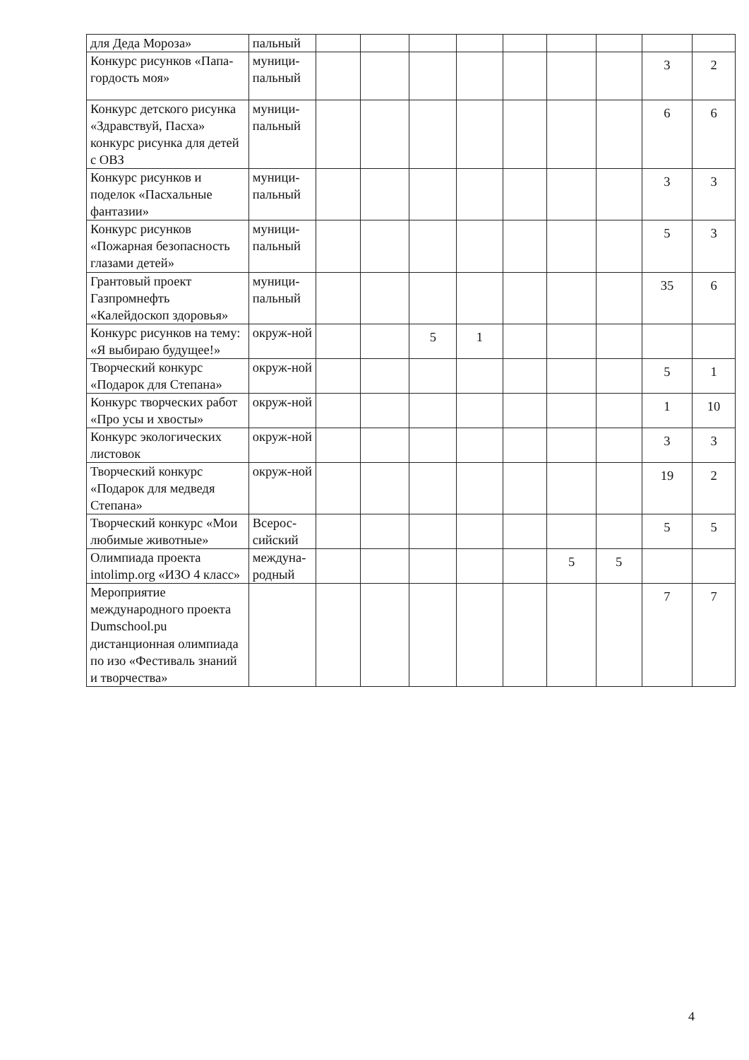| для Деда Мороза» | пальный | | | | | | | | | |
| Конкурс рисунков «Папа-гордость моя» | муници-пальный | | | | | | | | 3 | 2 |
| Конкурс детского рисунка «Здравствуй, Пасха» конкурс рисунка для детей с ОВЗ | муници-пальный | | | | | | | | 6 | 6 |
| Конкурс рисунков и поделок «Пасхальные фантазии» | муници-пальный | | | | | | | | 3 | 3 |
| Конкурс рисунков «Пожарная безопасность глазами детей» | муници-пальный | | | | | | | | 5 | 3 |
| Грантовый проект Газпромнефть «Калейдоскоп здоровья» | муници-пальный | | | | | | | | 35 | 6 |
| Конкурс рисунков на тему: «Я выбираю будущее!» | окруж-ной | | | 5 | 1 | | | | | |
| Творческий конкурс «Подарок для Степана» | окруж-ной | | | | | | | | 5 | 1 |
| Конкурс творческих работ «Про усы и хвосты» | окруж-ной | | | | | | | | 1 | 10 |
| Конкурс экологических листовок | окруж-ной | | | | | | | | 3 | 3 |
| Творческий конкурс «Подарок для медведя Степана» | окруж-ной | | | | | | | | 19 | 2 |
| Творческий конкурс «Мои любимые животные» | Всерос-сийский | | | | | | | | 5 | 5 |
| Олимпиада проекта intolimp.org «ИЗО 4 класс» | междуна-родный | | | | | | 5 | 5 | | |
| Мероприятие международного проекта Dumschool.pu дистанционная олимпиада по изо «Фестиваль знаний и творчества» | | | | | | | | | 7 | 7 |
4